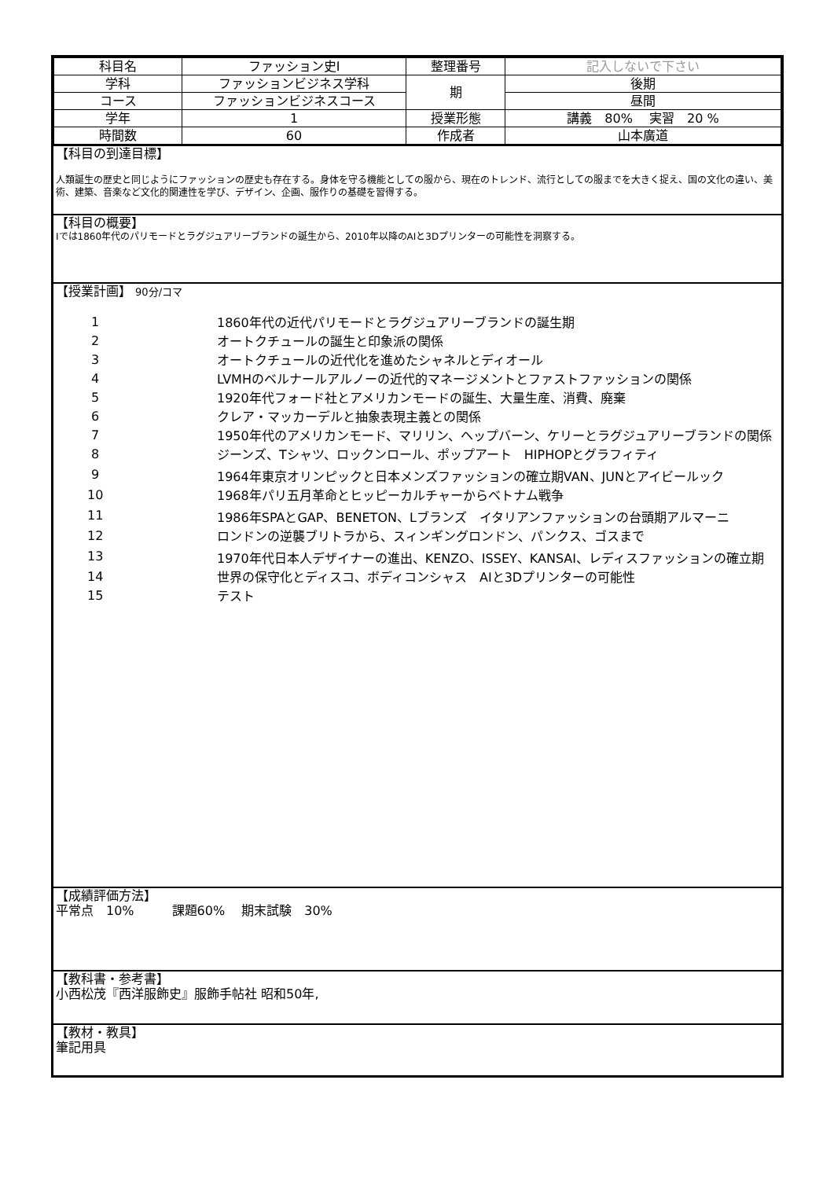| 科目名 | ファッション史Ⅰ | 整理番号 | 記入しないで下さい |
| 学科 | ファッションビジネス学科 | 期 | 後期 |
| コース | ファッションビジネスコース | | 昼間 |
| 学年 | 1 | 授業形態 | 講義 80% 実習 20 % |
| 時間数 | 60 | 作成者 | 山本廣道 |
【科目の到達目標】
人類誕生の歴史と同じようにファッションの歴史も存在する。身体を守る機能としての服から、現在のトレンド、流行としての服までを大きく捉え、国の文化の違い、美術、建築、音楽など文化的関連性を学び、デザイン、企画、服作りの基礎を習得する。
【科目の概要】
Ⅰでは1860年代のパリモードとラグジュアリーブランドの誕生から、2010年以降のAIと3Dプリンターの可能性を洞察する。
【授業計画】 90分/コマ
| 1 | 1860年代の近代パリモードとラグジュアリーブランドの誕生期 |
| 2 | オートクチュールの誕生と印象派の関係 |
| 3 | オートクチュールの近代化を進めたシャネルとディオール |
| 4 | LVMHのベルナールアルノーの近代的マネージメントとファストファッションの関係 |
| 5 | 1920年代フォード社とアメリカンモードの誕生、大量生産、消費、廃棄 |
| 6 | クレア・マッカーデルと抽象表現主義との関係 |
| 7 | 1950年代のアメリカンモード、マリリン、ヘップバーン、ケリーとラグジュアリーブランドの関係 |
| 8 | ジーンズ、Tシャツ、ロックンロール、ポップアート HIPHOPとグラフィティ |
| 9 | 1964年東京オリンピックと日本メンズファッションの確立期VAN、JUNとアイビールック |
| 10 | 1968年パリ五月革命とヒッピーカルチャーからベトナム戦争 |
| 11 | 1986年SPAとGAP、BENETON、Lブランズ イタリアンファッションの台頭期アルマーニ |
| 12 | ロンドンの逆襲ブリトラから、スィンギングロンドン、パンクス、ゴスまで |
| 13 | 1970年代日本人デザイナーの進出、KENZO、ISSEY、KANSAI、レディスファッションの確立期 |
| 14 | 世界の保守化とディスコ、ボディコンシャス AIと3Dプリンターの可能性 |
| 15 | テスト |
【成績評価方法】
平常点　10%　　　課題60%　 期末試験　30%
【教科書・参考書】
小西松茂『西洋服飾史』服飾手帖社 昭和50年,
【教材・教具】
筆記用具